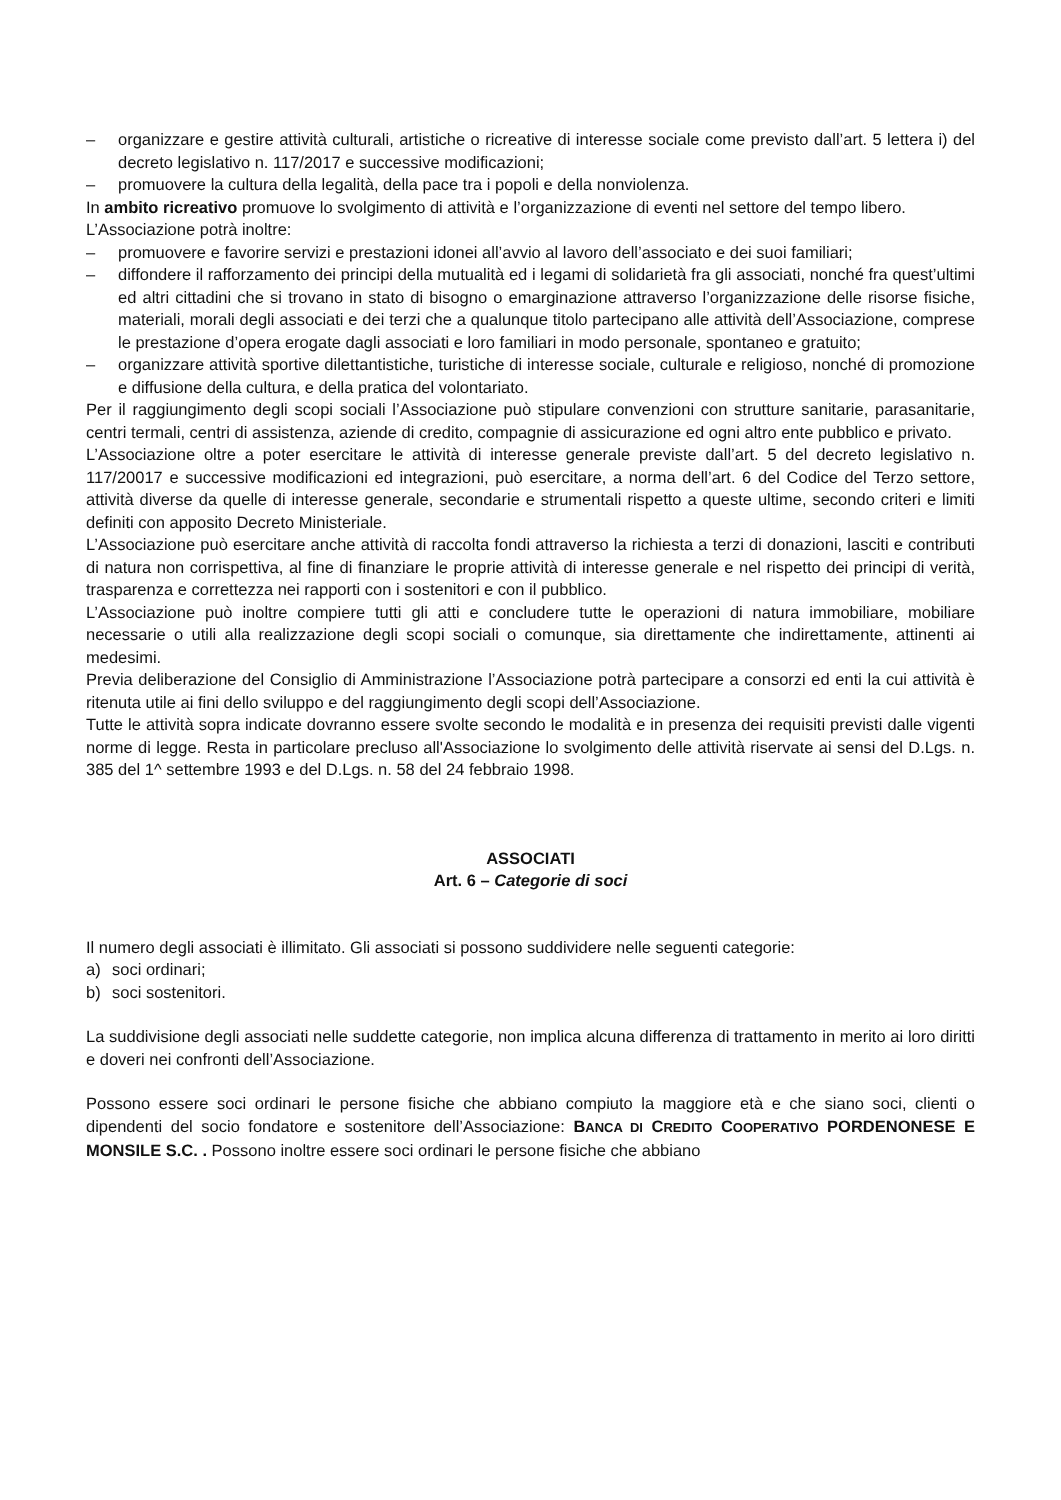– organizzare e gestire attività culturali, artistiche o ricreative di interesse sociale come previsto dall’art. 5 lettera i) del decreto legislativo n. 117/2017 e successive modificazioni;
– promuovere la cultura della legalità, della pace tra i popoli e della nonviolenza.
In ambito ricreativo promuove lo svolgimento di attività e l’organizzazione di eventi nel settore del tempo libero.
L’Associazione potrà inoltre:
– promuovere e favorire servizi e prestazioni idonei all’avvio al lavoro dell’associato e dei suoi familiari;
– diffondere il rafforzamento dei principi della mutualità ed i legami di solidarietà fra gli associati, nonché fra quest’ultimi ed altri cittadini che si trovano in stato di bisogno o emarginazione attraverso l’organizzazione delle risorse fisiche, materiali, morali degli associati e dei terzi che a qualunque titolo partecipano alle attività dell’Associazione, comprese le prestazione d’opera erogate dagli associati e loro familiari in modo personale, spontaneo e gratuito;
– organizzare attività sportive dilettantistiche, turistiche di interesse sociale, culturale e religioso, nonché di promozione e diffusione della cultura, e della pratica del volontariato.
Per il raggiungimento degli scopi sociali l’Associazione può stipulare convenzioni con strutture sanitarie, parasanitarie, centri termali, centri di assistenza, aziende di credito, compagnie di assicurazione ed ogni altro ente pubblico e privato.
L’Associazione oltre a poter esercitare le attività di interesse generale previste dall’art. 5 del decreto legislativo n. 117/20017 e successive modificazioni ed integrazioni, può esercitare, a norma dell’art. 6 del Codice del Terzo settore, attività diverse da quelle di interesse generale, secondarie e strumentali rispetto a queste ultime, secondo criteri e limiti definiti con apposito Decreto Ministeriale.
L’Associazione può esercitare anche attività di raccolta fondi attraverso la richiesta a terzi di donazioni, lasciti e contributi di natura non corrispettiva, al fine di finanziare le proprie attività di interesse generale e nel rispetto dei principi di verità, trasparenza e correttezza nei rapporti con i sostenitori e con il pubblico.
L’Associazione può inoltre compiere tutti gli atti e concludere tutte le operazioni di natura immobiliare, mobiliare necessarie o utili alla realizzazione degli scopi sociali o comunque, sia direttamente che indirettamente, attinenti ai medesimi.
Previa deliberazione del Consiglio di Amministrazione l’Associazione potrà partecipare a consorzi ed enti la cui attività è ritenuta utile ai fini dello sviluppo e del raggiungimento degli scopi dell’Associazione.
Tutte le attività sopra indicate dovranno essere svolte secondo le modalità e in presenza dei requisiti previsti dalle vigenti norme di legge. Resta in particolare precluso all'Associazione lo svolgimento delle attività riservate ai sensi del D.Lgs. n. 385 del 1^ settembre 1993 e del D.Lgs. n. 58 del 24 febbraio 1998.
ASSOCIATI
Art. 6 – Categorie di soci
Il numero degli associati è illimitato. Gli associati si possono suddividere nelle seguenti categorie:
a) soci ordinari;
b) soci sostenitori.
La suddivisione degli associati nelle suddette categorie, non implica alcuna differenza di trattamento in merito ai loro diritti e doveri nei confronti dell’Associazione.
Possono essere soci ordinari le persone fisiche che abbiano compiuto la maggiore età e che siano soci, clienti o dipendenti del socio fondatore e sostenitore dell’Associazione: BANCA DI CREDITO COOPERATIVO PORDENONESE E MONSILE S.C. . Possono inoltre essere soci ordinari le persone fisiche che abbiano